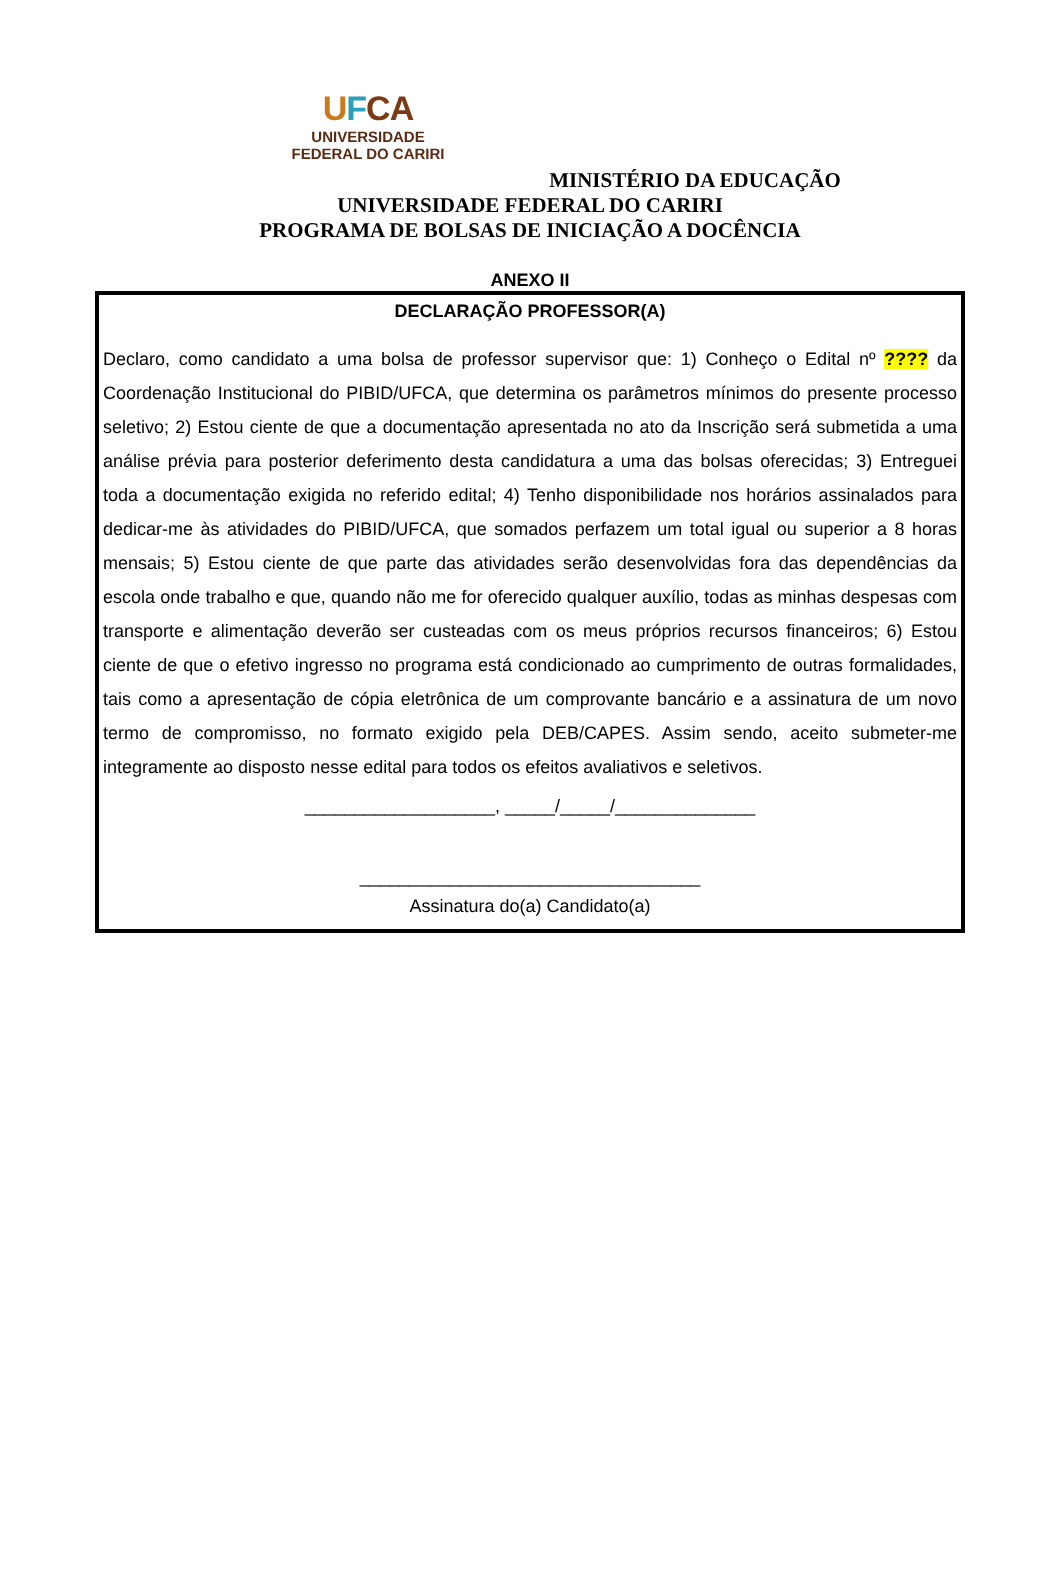UFCA
UNIVERSIDADE
FEDERAL DO CARIRI
MINISTÉRIO DA EDUCAÇÃO
UNIVERSIDADE FEDERAL DO CARIRI
PROGRAMA DE BOLSAS DE INICIAÇÃO A DOCÊNCIA
ANEXO II
DECLARAÇÃO PROFESSOR(A)
Declaro, como candidato a uma bolsa de professor supervisor que: 1) Conheço o Edital nº ???? da Coordenação Institucional do PIBID/UFCA, que determina os parâmetros mínimos do presente processo seletivo; 2) Estou ciente de que a documentação apresentada no ato da Inscrição será submetida a uma análise prévia para posterior deferimento desta candidatura a uma das bolsas oferecidas; 3) Entreguei toda a documentação exigida no referido edital; 4) Tenho disponibilidade nos horários assinalados para dedicar-me às atividades do PIBID/UFCA, que somados perfazem um total igual ou superior a 8 horas mensais; 5) Estou ciente de que parte das atividades serão desenvolvidas fora das dependências da escola onde trabalho e que, quando não me for oferecido qualquer auxílio, todas as minhas despesas com transporte e alimentação deverão ser custeadas com os meus próprios recursos financeiros; 6) Estou ciente de que o efetivo ingresso no programa está condicionado ao cumprimento de outras formalidades, tais como a apresentação de cópia eletrônica de um comprovante bancário e a assinatura de um novo termo de compromisso, no formato exigido pela DEB/CAPES. Assim sendo, aceito submeter-me integramente ao disposto nesse edital para todos os efeitos avaliativos e seletivos.
___________________, _____/_____/______________
__________________________________
Assinatura do(a) Candidato(a)